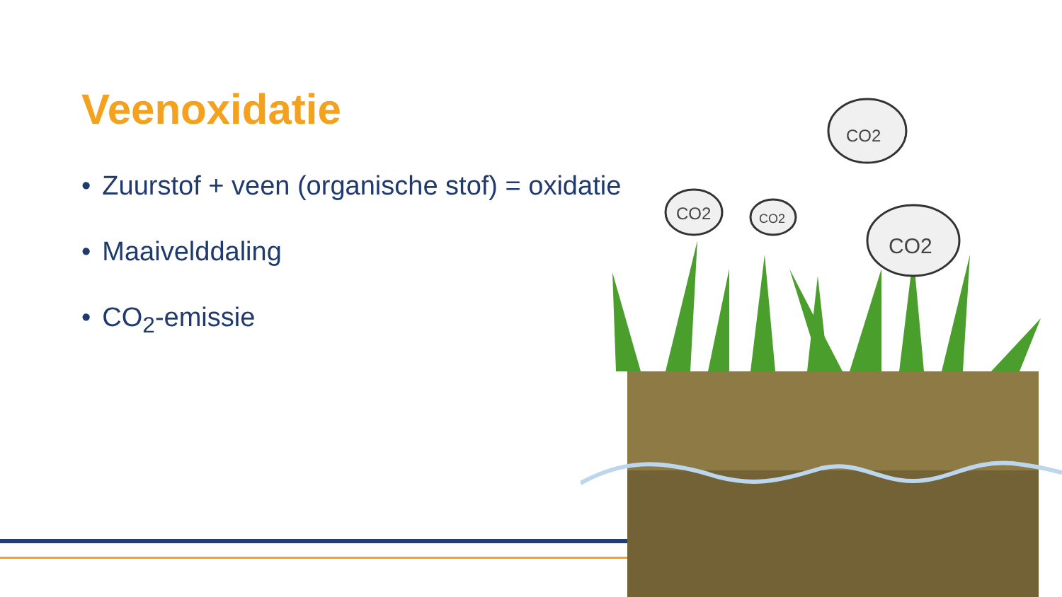Veenoxidatie
• Zuurstof + veen (organische stof) = oxidatie
• Maaivelddaling
• CO<sub>2</sub>-emissie
CO2
CO2
CO2
CO2